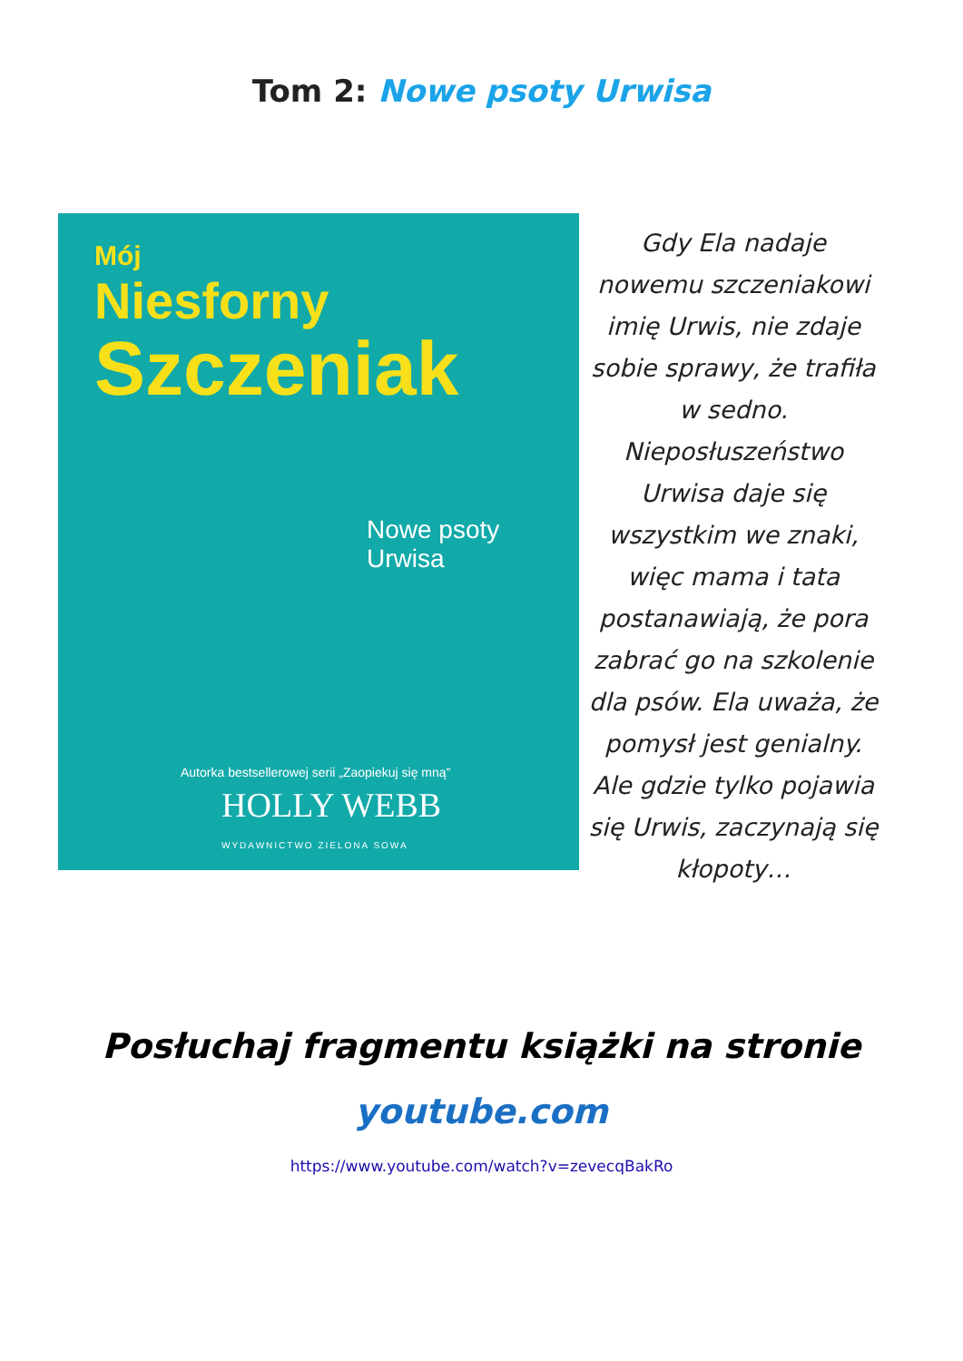Tom 2: Nowe psoty Urwisa
Mój
Niesforny
Szczeniak
Nowe psoty Urwisa
Autorka bestsellerowej serii „Zaopiekuj się mną”
HOLLY WEBB
WYDAWNICTWO ZIELONA SOWA
Gdy Ela nadaje nowemu szczeniakowi imię Urwis, nie zdaje sobie sprawy, że trafiła w sedno. Nieposłuszeństwo Urwisa daje się wszystkim we znaki, więc mama i tata postanawiają, że pora zabrać go na szkolenie dla psów. Ela uważa, że pomysł jest genialny. Ale gdzie tylko pojawia się Urwis, zaczynają się kłopoty…
Posłuchaj fragmentu książki na stronie
youtube.com
https://www.youtube.com/watch?v=zevecqBakRo